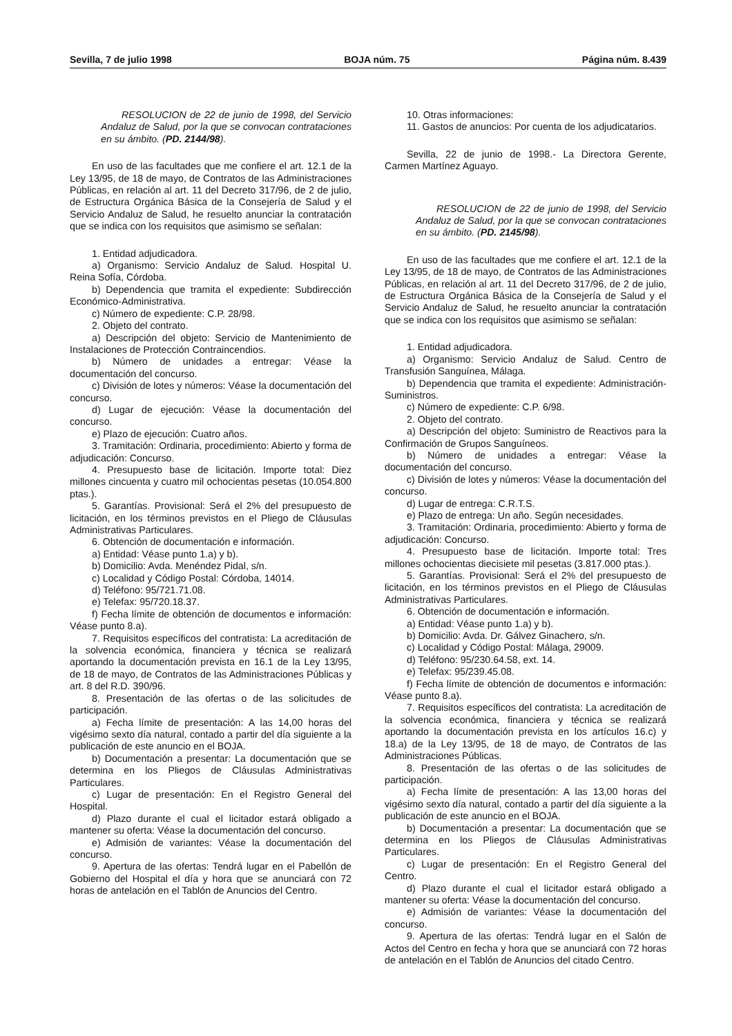Sevilla, 7 de julio 1998 BOJA núm. 75 Página núm. 8.439
RESOLUCION de 22 de junio de 1998, del Servicio Andaluz de Salud, por la que se convocan contrataciones en su ámbito. (PD. 2144/98).
En uso de las facultades que me confiere el art. 12.1 de la Ley 13/95, de 18 de mayo, de Contratos de las Administraciones Públicas, en relación al art. 11 del Decreto 317/96, de 2 de julio, de Estructura Orgánica Básica de la Consejería de Salud y el Servicio Andaluz de Salud, he resuelto anunciar la contratación que se indica con los requisitos que asimismo se señalan:
1. Entidad adjudicadora.
a) Organismo: Servicio Andaluz de Salud. Hospital U. Reina Sofía, Córdoba.
b) Dependencia que tramita el expediente: Subdirección Económico-Administrativa.
c) Número de expediente: C.P. 28/98.
2. Objeto del contrato.
a) Descripción del objeto: Servicio de Mantenimiento de Instalaciones de Protección Contraincendios.
b) Número de unidades a entregar: Véase la documentación del concurso.
c) División de lotes y números: Véase la documentación del concurso.
d) Lugar de ejecución: Véase la documentación del concurso.
e) Plazo de ejecución: Cuatro años.
3. Tramitación: Ordinaria, procedimiento: Abierto y forma de adjudicación: Concurso.
4. Presupuesto base de licitación. Importe total: Diez millones cincuenta y cuatro mil ochocientas pesetas (10.054.800 ptas.).
5. Garantías. Provisional: Será el 2% del presupuesto de licitación, en los términos previstos en el Pliego de Cláusulas Administrativas Particulares.
6. Obtención de documentación e información.
a) Entidad: Véase punto 1.a) y b).
b) Domicilio: Avda. Menéndez Pidal, s/n.
c) Localidad y Código Postal: Córdoba, 14014.
d) Teléfono: 95/721.71.08.
e) Telefax: 95/720.18.37.
f) Fecha límite de obtención de documentos e información: Véase punto 8.a).
7. Requisitos específicos del contratista: La acreditación de la solvencia económica, financiera y técnica se realizará aportando la documentación prevista en 16.1 de la Ley 13/95, de 18 de mayo, de Contratos de las Administraciones Públicas y art. 8 del R.D. 390/96.
8. Presentación de las ofertas o de las solicitudes de participación.
a) Fecha límite de presentación: A las 14,00 horas del vigésimo sexto día natural, contado a partir del día siguiente a la publicación de este anuncio en el BOJA.
b) Documentación a presentar: La documentación que se determina en los Pliegos de Cláusulas Administrativas Particulares.
c) Lugar de presentación: En el Registro General del Hospital.
d) Plazo durante el cual el licitador estará obligado a mantener su oferta: Véase la documentación del concurso.
e) Admisión de variantes: Véase la documentación del concurso.
9. Apertura de las ofertas: Tendrá lugar en el Pabellón de Gobierno del Hospital el día y hora que se anunciará con 72 horas de antelación en el Tablón de Anuncios del Centro.
10. Otras informaciones:
11. Gastos de anuncios: Por cuenta de los adjudicatarios.
Sevilla, 22 de junio de 1998.- La Directora Gerente, Carmen Martínez Aguayo.
RESOLUCION de 22 de junio de 1998, del Servicio Andaluz de Salud, por la que se convocan contrataciones en su ámbito. (PD. 2145/98).
En uso de las facultades que me confiere el art. 12.1 de la Ley 13/95, de 18 de mayo, de Contratos de las Administraciones Públicas, en relación al art. 11 del Decreto 317/96, de 2 de julio, de Estructura Orgánica Básica de la Consejería de Salud y el Servicio Andaluz de Salud, he resuelto anunciar la contratación que se indica con los requisitos que asimismo se señalan:
1. Entidad adjudicadora.
a) Organismo: Servicio Andaluz de Salud. Centro de Transfusión Sanguínea, Málaga.
b) Dependencia que tramita el expediente: Administración-Suministros.
c) Número de expediente: C.P. 6/98.
2. Objeto del contrato.
a) Descripción del objeto: Suministro de Reactivos para la Confirmación de Grupos Sanguíneos.
b) Número de unidades a entregar: Véase la documentación del concurso.
c) División de lotes y números: Véase la documentación del concurso.
d) Lugar de entrega: C.R.T.S.
e) Plazo de entrega: Un año. Según necesidades.
3. Tramitación: Ordinaria, procedimiento: Abierto y forma de adjudicación: Concurso.
4. Presupuesto base de licitación. Importe total: Tres millones ochocientas diecisiete mil pesetas (3.817.000 ptas.).
5. Garantías. Provisional: Será el 2% del presupuesto de licitación, en los términos previstos en el Pliego de Cláusulas Administrativas Particulares.
6. Obtención de documentación e información.
a) Entidad: Véase punto 1.a) y b).
b) Domicilio: Avda. Dr. Gálvez Ginachero, s/n.
c) Localidad y Código Postal: Málaga, 29009.
d) Teléfono: 95/230.64.58, ext. 14.
e) Telefax: 95/239.45.08.
f) Fecha límite de obtención de documentos e información: Véase punto 8.a).
7. Requisitos específicos del contratista: La acreditación de la solvencia económica, financiera y técnica se realizará aportando la documentación prevista en los artículos 16.c) y 18.a) de la Ley 13/95, de 18 de mayo, de Contratos de las Administraciones Públicas.
8. Presentación de las ofertas o de las solicitudes de participación.
a) Fecha límite de presentación: A las 13,00 horas del vigésimo sexto día natural, contado a partir del día siguiente a la publicación de este anuncio en el BOJA.
b) Documentación a presentar: La documentación que se determina en los Pliegos de Cláusulas Administrativas Particulares.
c) Lugar de presentación: En el Registro General del Centro.
d) Plazo durante el cual el licitador estará obligado a mantener su oferta: Véase la documentación del concurso.
e) Admisión de variantes: Véase la documentación del concurso.
9. Apertura de las ofertas: Tendrá lugar en el Salón de Actos del Centro en fecha y hora que se anunciará con 72 horas de antelación en el Tablón de Anuncios del citado Centro.